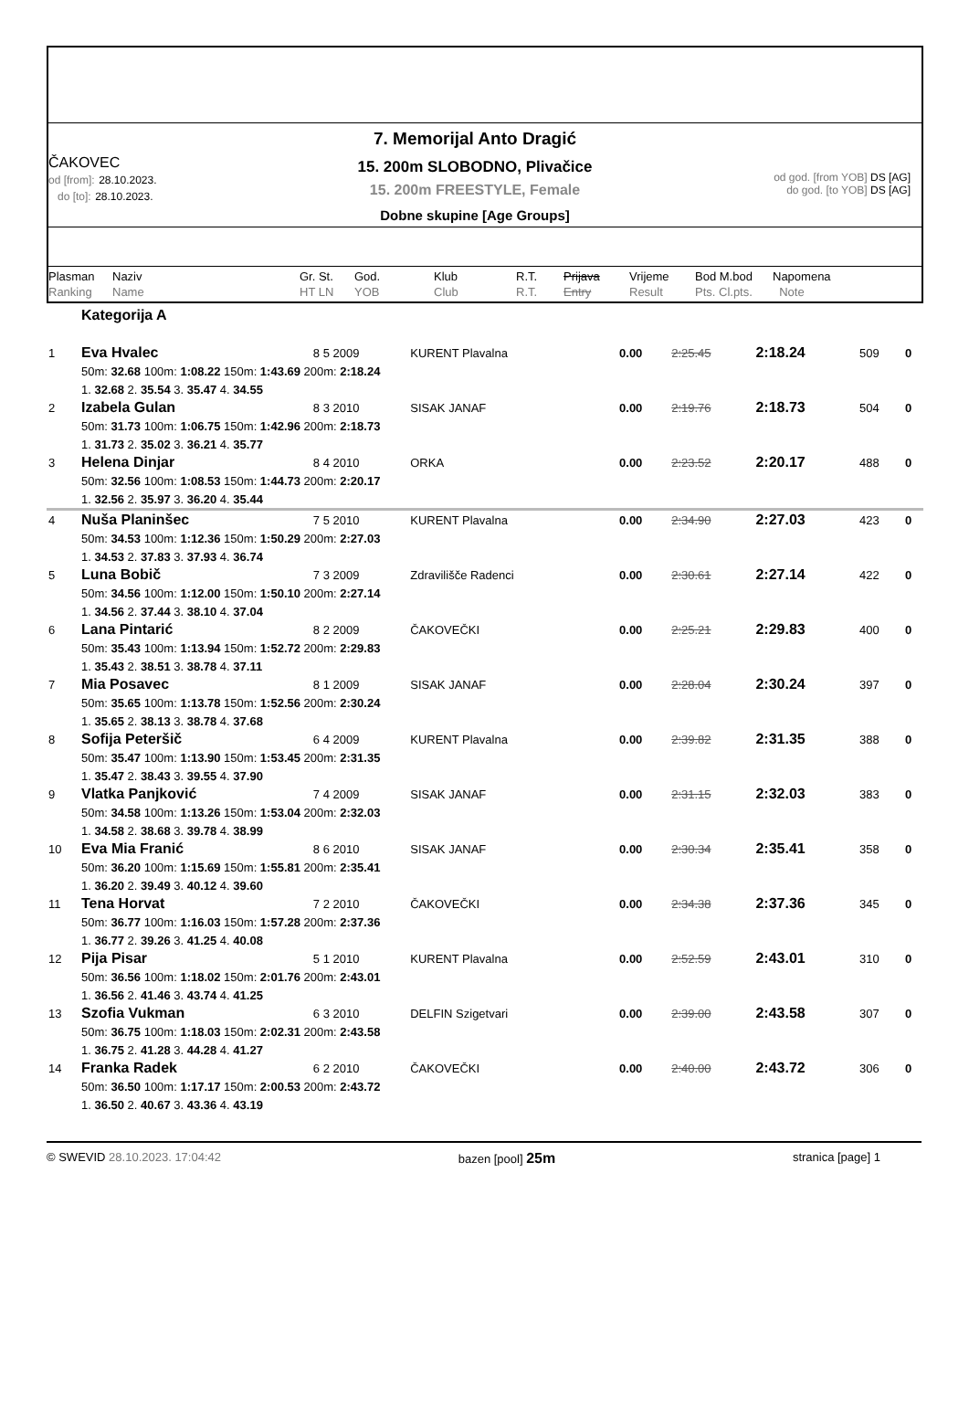ČAKOVEC
od [from]: 28.10.2023.
do [to]: 28.10.2023.
7. Memorijal Anto Dragić
15. 200m SLOBODNO, Plivačice
15. 200m FREESTYLE, Female
Dobne skupine [Age Groups]
od god. [from YOB] DS [AG]
do god. [to YOB] DS [AG]
Plasman
Ranking
Naziv
Name
Gr. St.
HT LN
God.
YOB
Klub
Club
R.T.
R.T.
Prijava
Entry
Vrijeme
Result
Bod M.bod
Pts. Cl.pts.
Napomena
Note
| | Kategorija A | | | | | | | |
| 1 | Eva Hvalec | 8 5 2009 | KURENT Plavalna | 0.00 | 2:25.45 | 2:18.24 | 509 | 0 |
| | 50m: 32.68 100m: 1:08.22 150m: 1:43.69 200m: 2:18.24 | | | | | | | |
| | 1. 32.68 2. 35.54 3. 35.47 4. 34.55 | | | | | | | |
| 2 | Izabela Gulan | 8 3 2010 | SISAK JANAF | 0.00 | 2:19.76 | 2:18.73 | 504 | 0 |
| | 50m: 31.73 100m: 1:06.75 150m: 1:42.96 200m: 2:18.73 | | | | | | | |
| | 1. 31.73 2. 35.02 3. 36.21 4. 35.77 | | | | | | | |
| 3 | Helena Dinjar | 8 4 2010 | ORKA | 0.00 | 2:23.52 | 2:20.17 | 488 | 0 |
| | 50m: 32.56 100m: 1:08.53 150m: 1:44.73 200m: 2:20.17 | | | | | | | |
| | 1. 32.56 2. 35.97 3. 36.20 4. 35.44 | | | | | | | |
| 4 | Nuša Planinšec | 7 5 2010 | KURENT Plavalna | 0.00 | 2:34.90 | 2:27.03 | 423 | 0 |
| | 50m: 34.53 100m: 1:12.36 150m: 1:50.29 200m: 2:27.03 | | | | | | | |
| | 1. 34.53 2. 37.83 3. 37.93 4. 36.74 | | | | | | | |
| 5 | Luna Bobič | 7 3 2009 | Zdravilišče Radenci | 0.00 | 2:30.61 | 2:27.14 | 422 | 0 |
| | 50m: 34.56 100m: 1:12.00 150m: 1:50.10 200m: 2:27.14 | | | | | | | |
| | 1. 34.56 2. 37.44 3. 38.10 4. 37.04 | | | | | | | |
| 6 | Lana Pintarić | 8 2 2009 | ČAKOVEČKI | 0.00 | 2:25.21 | 2:29.83 | 400 | 0 |
| | 50m: 35.43 100m: 1:13.94 150m: 1:52.72 200m: 2:29.83 | | | | | | | |
| | 1. 35.43 2. 38.51 3. 38.78 4. 37.11 | | | | | | | |
| 7 | Mia Posavec | 8 1 2009 | SISAK JANAF | 0.00 | 2:28.04 | 2:30.24 | 397 | 0 |
| | 50m: 35.65 100m: 1:13.78 150m: 1:52.56 200m: 2:30.24 | | | | | | | |
| | 1. 35.65 2. 38.13 3. 38.78 4. 37.68 | | | | | | | |
| 8 | Sofija Peteršič | 6 4 2009 | KURENT Plavalna | 0.00 | 2:39.82 | 2:31.35 | 388 | 0 |
| | 50m: 35.47 100m: 1:13.90 150m: 1:53.45 200m: 2:31.35 | | | | | | | |
| | 1. 35.47 2. 38.43 3. 39.55 4. 37.90 | | | | | | | |
| 9 | Vlatka Panjković | 7 4 2009 | SISAK JANAF | 0.00 | 2:31.15 | 2:32.03 | 383 | 0 |
| | 50m: 34.58 100m: 1:13.26 150m: 1:53.04 200m: 2:32.03 | | | | | | | |
| | 1. 34.58 2. 38.68 3. 39.78 4. 38.99 | | | | | | | |
| 10 | Eva Mia Franić | 8 6 2010 | SISAK JANAF | 0.00 | 2:30.34 | 2:35.41 | 358 | 0 |
| | 50m: 36.20 100m: 1:15.69 150m: 1:55.81 200m: 2:35.41 | | | | | | | |
| | 1. 36.20 2. 39.49 3. 40.12 4. 39.60 | | | | | | | |
| 11 | Tena Horvat | 7 2 2010 | ČAKOVEČKI | 0.00 | 2:34.38 | 2:37.36 | 345 | 0 |
| | 50m: 36.77 100m: 1:16.03 150m: 1:57.28 200m: 2:37.36 | | | | | | | |
| | 1. 36.77 2. 39.26 3. 41.25 4. 40.08 | | | | | | | |
| 12 | Pija Pisar | 5 1 2010 | KURENT Plavalna | 0.00 | 2:52.59 | 2:43.01 | 310 | 0 |
| | 50m: 36.56 100m: 1:18.02 150m: 2:01.76 200m: 2:43.01 | | | | | | | |
| | 1. 36.56 2. 41.46 3. 43.74 4. 41.25 | | | | | | | |
| 13 | Szofia Vukman | 6 3 2010 | DELFIN Szigetvari | 0.00 | 2:39.00 | 2:43.58 | 307 | 0 |
| | 50m: 36.75 100m: 1:18.03 150m: 2:02.31 200m: 2:43.58 | | | | | | | |
| | 1. 36.75 2. 41.28 3. 44.28 4. 41.27 | | | | | | | |
| 14 | Franka Radek | 6 2 2010 | ČAKOVEČKI | 0.00 | 2:40.00 | 2:43.72 | 306 | 0 |
| | 50m: 36.50 100m: 1:17.17 150m: 2:00.53 200m: 2:43.72 | | | | | | | |
| | 1. 36.50 2. 40.67 3. 43.36 4. 43.19 | | | | | | | |
© SWEVID 28.10.2023. 17:04:42 bazen [pool] 25m stranica [page] 1